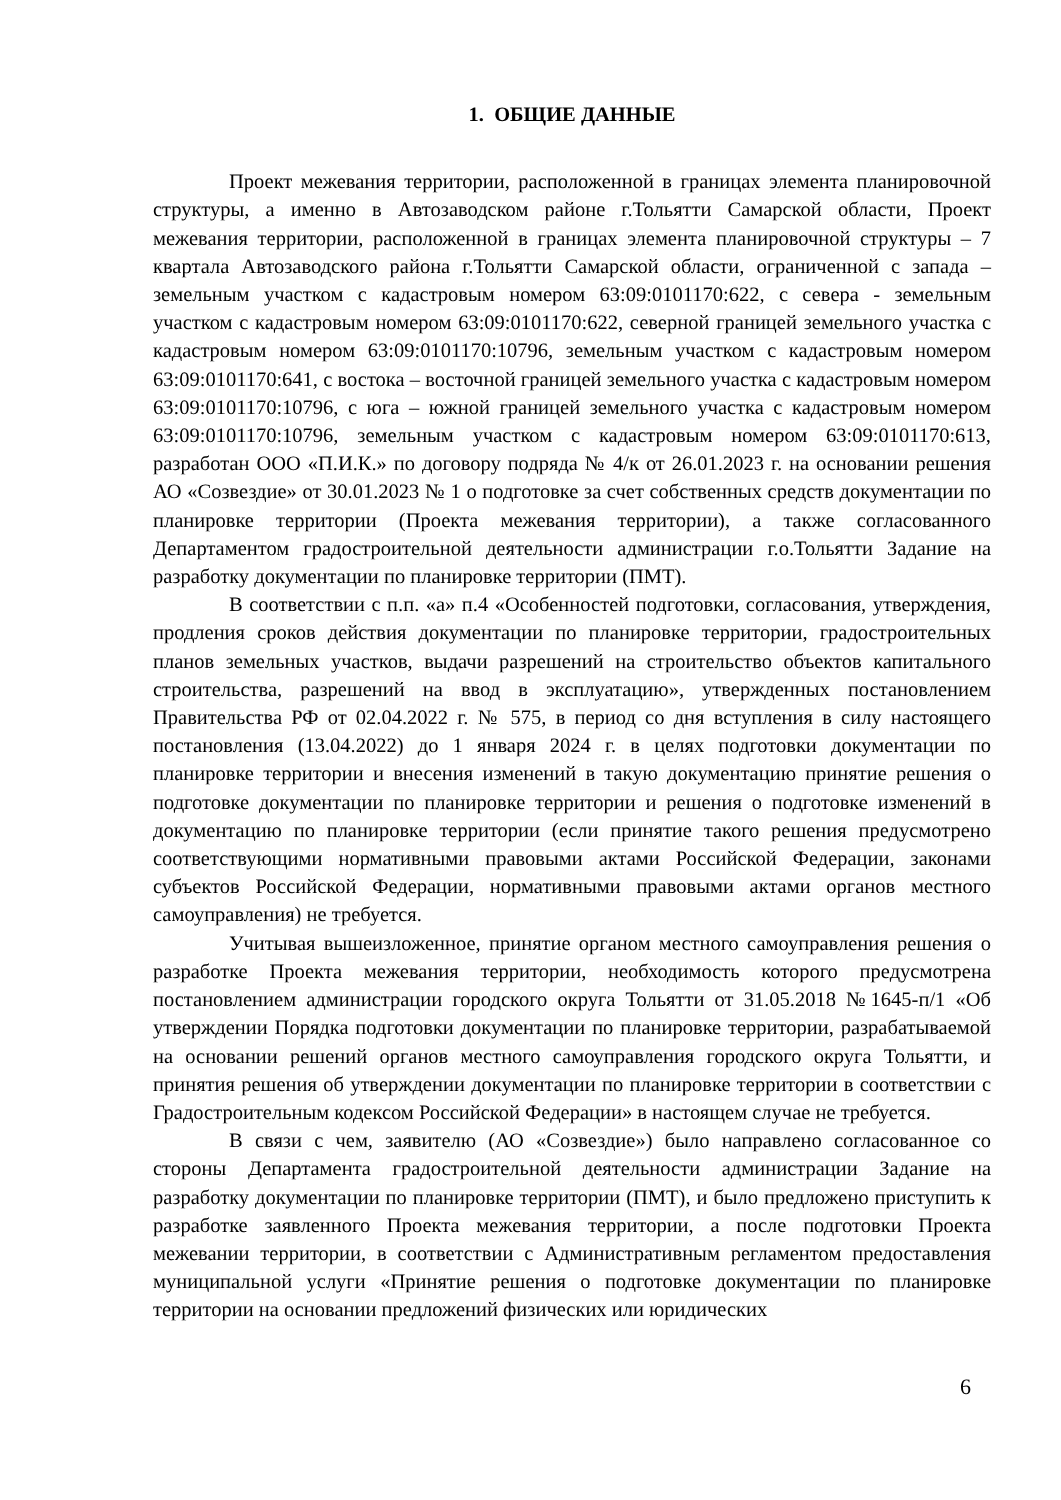1. ОБЩИЕ ДАННЫЕ
Проект межевания территории, расположенной в границах элемента планировочной структуры, а именно в Автозаводском районе г.Тольятти Самарской области, Проект межевания территории, расположенной в границах элемента планировочной структуры – 7 квартала Автозаводского района г.Тольятти Самарской области, ограниченной с запада – земельным участком с кадастровым номером 63:09:0101170:622, с севера - земельным участком с кадастровым номером 63:09:0101170:622, северной границей земельного участка с кадастровым номером 63:09:0101170:10796, земельным участком с кадастровым номером 63:09:0101170:641, с востока – восточной границей земельного участка с кадастровым номером 63:09:0101170:10796, с юга – южной границей земельного участка с кадастровым номером 63:09:0101170:10796, земельным участком с кадастровым номером 63:09:0101170:613, разработан ООО «П.И.К.» по договору подряда № 4/к от 26.01.2023 г. на основании решения АО «Созвездие» от 30.01.2023 № 1 о подготовке за счет собственных средств документации по планировке территории (Проекта межевания территории), а также согласованного Департаментом градостроительной деятельности администрации г.о.Тольятти Задание на разработку документации по планировке территории (ПМТ).
В соответствии с п.п. «а» п.4 «Особенностей подготовки, согласования, утверждения, продления сроков действия документации по планировке территории, градостроительных планов земельных участков, выдачи разрешений на строительство объектов капитального строительства, разрешений на ввод в эксплуатацию», утвержденных постановлением Правительства РФ от 02.04.2022 г. № 575, в период со дня вступления в силу настоящего постановления (13.04.2022) до 1 января 2024 г. в целях подготовки документации по планировке территории и внесения изменений в такую документацию принятие решения о подготовке документации по планировке территории и решения о подготовке изменений в документацию по планировке территории (если принятие такого решения предусмотрено соответствующими нормативными правовыми актами Российской Федерации, законами субъектов Российской Федерации, нормативными правовыми актами органов местного самоуправления) не требуется.
Учитывая вышеизложенное, принятие органом местного самоуправления решения о разработке Проекта межевания территории, необходимость которого предусмотрена постановлением администрации городского округа Тольятти от 31.05.2018 №1645-п/1 «Об утверждении Порядка подготовки документации по планировке территории, разрабатываемой на основании решений органов местного самоуправления городского округа Тольятти, и принятия решения об утверждении документации по планировке территории в соответствии с Градостроительным кодексом Российской Федерации» в настоящем случае не требуется.
В связи с чем, заявителю (АО «Созвездие») было направлено согласованное со стороны Департамента градостроительной деятельности администрации Задание на разработку документации по планировке территории (ПМТ), и было предложено приступить к разработке заявленного Проекта межевания территории, а после подготовки Проекта межевании территории, в соответствии с Административным регламентом предоставления муниципальной услуги «Принятие решения о подготовке документации по планировке территории на основании предложений физических или юридических
6